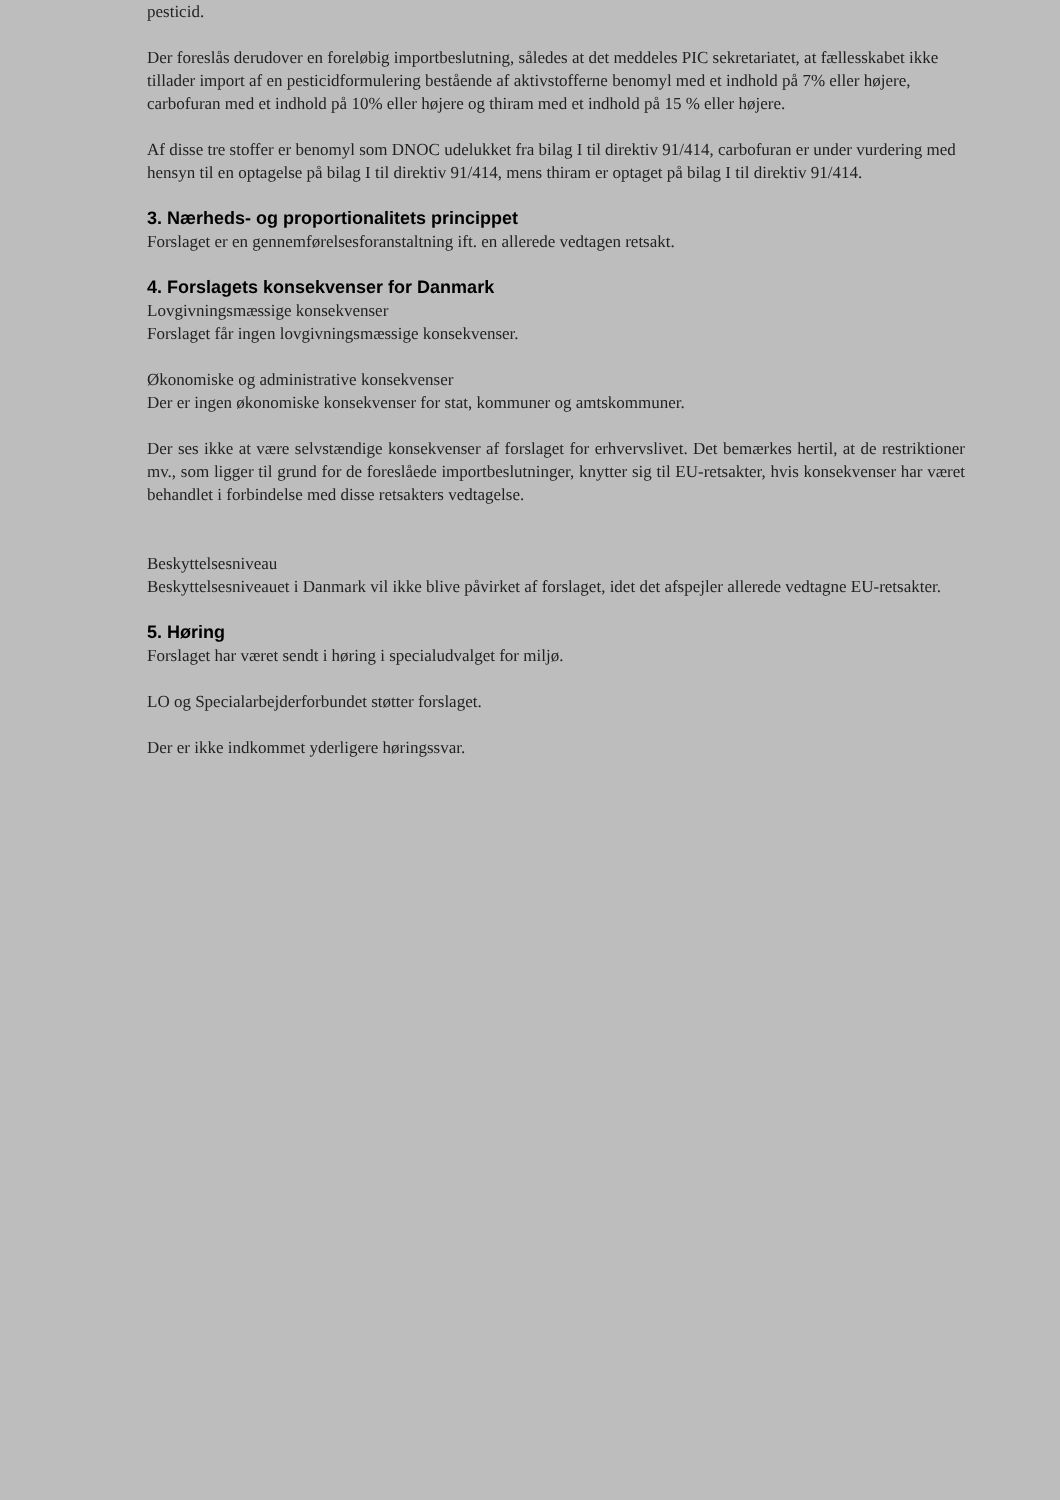pesticid.
Der foreslås derudover en foreløbig importbeslutning, således at det meddeles PIC sekretariatet, at fællesskabet ikke tillader import af en pesticidformulering bestående af aktivstofferne benomyl med et indhold på 7% eller højere, carbofuran med et indhold på 10% eller højere og thiram med et indhold på 15 % eller højere.
Af disse tre stoffer er benomyl som DNOC udelukket fra bilag I til direktiv 91/414, carbofuran er under vurdering med hensyn til en optagelse på bilag I til direktiv 91/414, mens thiram er optaget på bilag I til direktiv 91/414.
3. Nærheds- og proportionalitets princippet
Forslaget er en gennemførelsesforanstaltning ift. en allerede vedtagen retsakt.
4. Forslagets konsekvenser for Danmark
Lovgivningsmæssige konsekvenser
Forslaget får ingen lovgivningsmæssige konsekvenser.
Økonomiske og administrative konsekvenser
Der er ingen økonomiske konsekvenser for stat, kommuner og amtskommuner.
Der ses ikke at være selvstændige konsekvenser af forslaget for erhvervslivet. Det bemærkes hertil, at de restriktioner mv., som ligger til grund for de foreslåede importbeslutninger, knytter sig til EU-retsakter, hvis konsekvenser har været behandlet i forbindelse med disse retsakters vedtagelse.
Beskyttelsesniveau
Beskyttelsesniveauet i Danmark vil ikke blive påvirket af forslaget, idet det afspejler allerede vedtagne EU-retsakter.
5. Høring
Forslaget har været sendt i høring i specialudvalget for miljø.
LO og Specialarbejderforbundet støtter forslaget.
Der er ikke indkommet yderligere høringssvar.